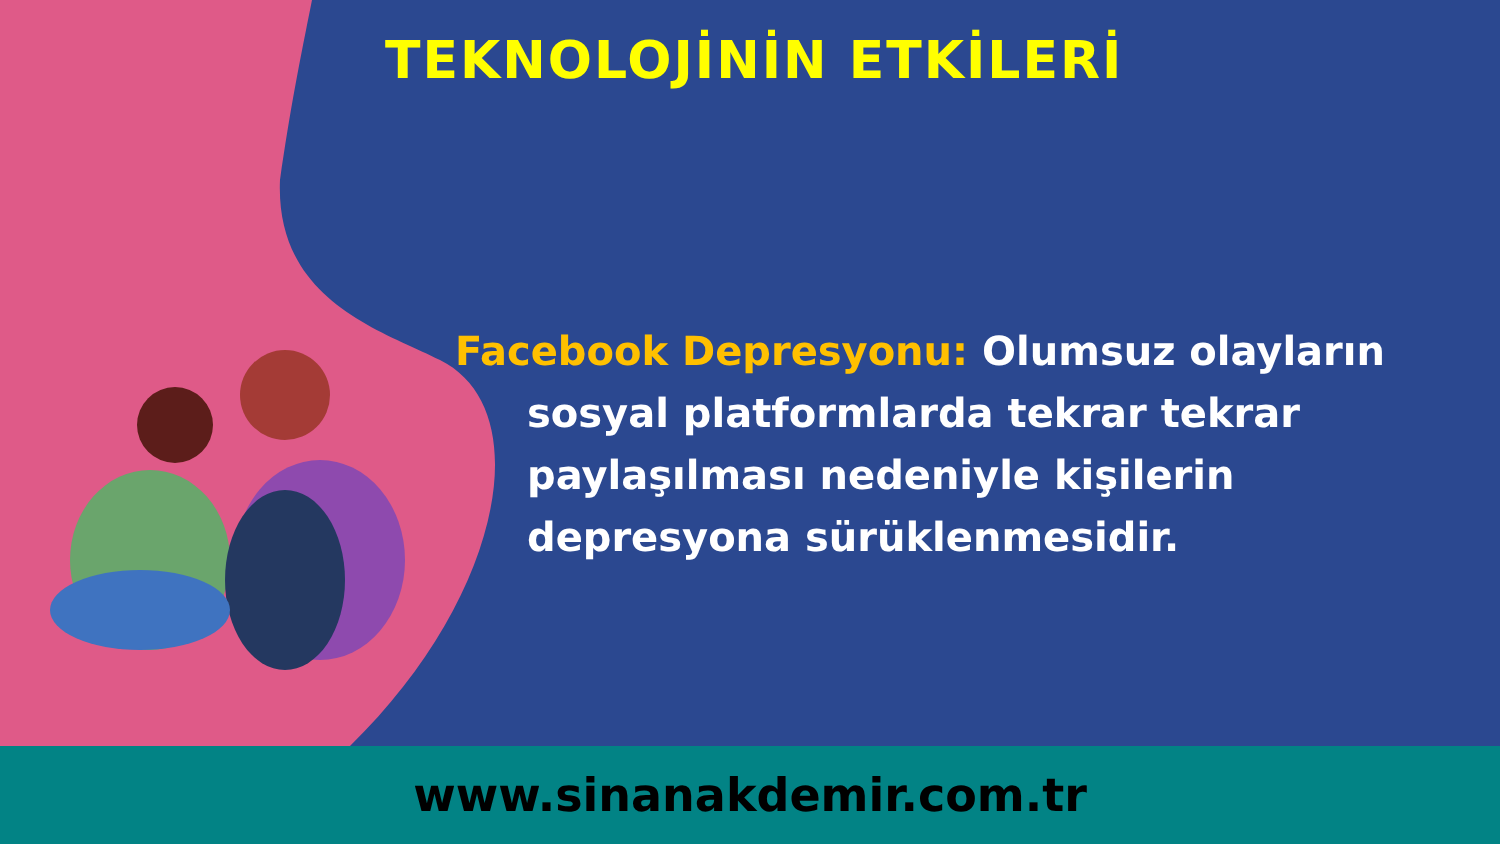TEKNOLOJİNİN ETKİLERİ
Facebook Depresyonu: Olumsuz olayların
sosyal platformlarda tekrar tekrar paylaşılması nedeniyle kişilerin depresyona sürüklenmesidir.
www.sinanakdemir.com.tr